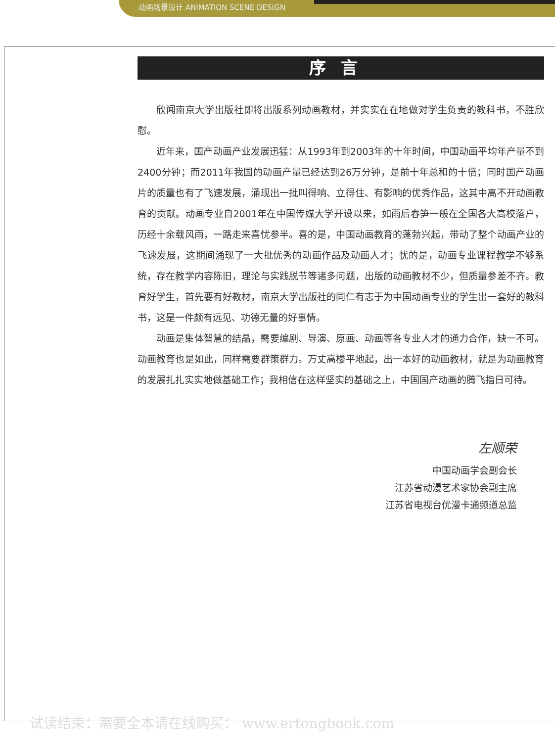动画场景设计 ANIMATION SCENE DESIGN
序言
欣闻南京大学出版社即将出版系列动画教材，并实实在在地做对学生负责的教科书，不胜欣慰。
近年来，国产动画产业发展迅猛：从1993年到2003年的十年时间，中国动画平均年产量不到2400分钟；而2011年我国的动画产量已经达到26万分钟，是前十年总和的十倍；同时国产动画片的质量也有了飞速发展，涌现出一批叫得响、立得住、有影响的优秀作品，这其中离不开动画教育的贡献。动画专业自2001年在中国传媒大学开设以来，如雨后春笋一般在全国各大高校落户，历经十余载风雨，一路走来喜忧参半。喜的是，中国动画教育的蓬勃兴起，带动了整个动画产业的飞速发展，这期间涌现了一大批优秀的动画作品及动画人才；忧的是，动画专业课程教学不够系统，存在教学内容陈旧，理论与实践脱节等诸多问题，出版的动画教材不少，但质量参差不齐。教育好学生，首先要有好教材，南京大学出版社的同仁有志于为中国动画专业的学生出一套好的教科书，这是一件颇有远见、功德无量的好事情。
动画是集体智慧的结晶，需要编剧、导演、原画、动画等各专业人才的通力合作，缺一不可。动画教育也是如此，同样需要群策群力。万丈高楼平地起，出一本好的动画教材，就是为动画教育的发展扎扎实实地做基础工作；我相信在这样坚实的基础之上，中国国产动画的腾飞指日可待。
左顺荣
中国动画学会副会长
江苏省动漫艺术家协会副主席
江苏省电视台优漫卡通频道总监
试读结束：需要全本请在线购买： www.ertongbook.com